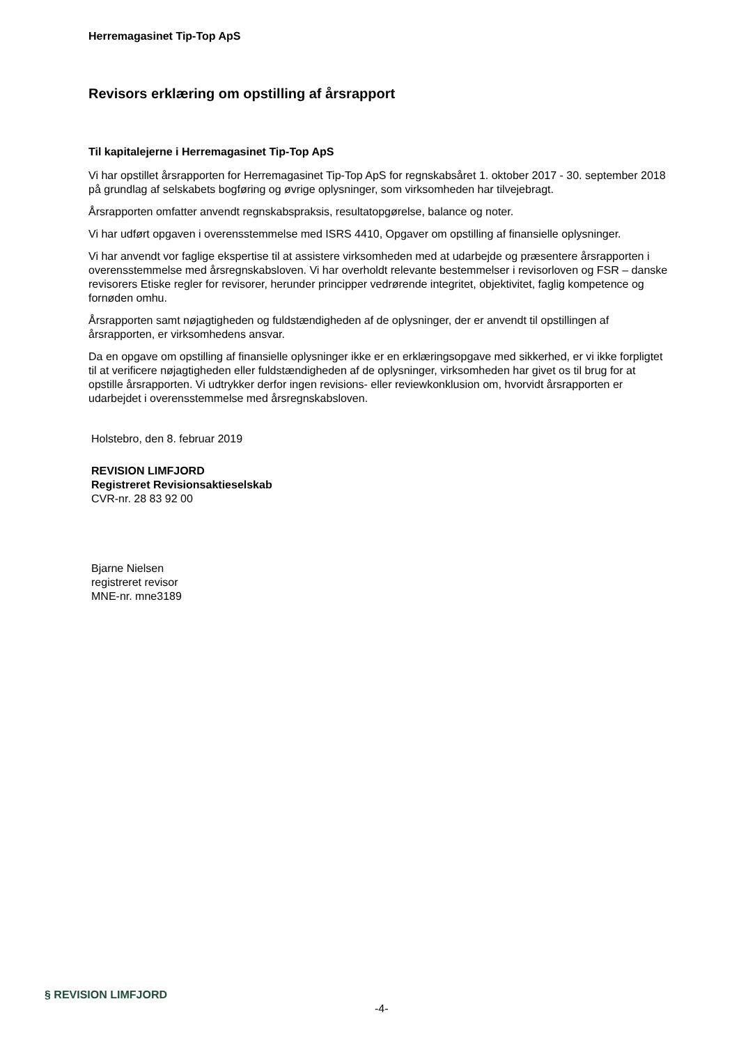Herremagasinet Tip-Top ApS
Revisors erklæring om opstilling af årsrapport
Til kapitalejerne i Herremagasinet Tip-Top ApS
Vi har opstillet årsrapporten for Herremagasinet Tip-Top ApS for regnskabsåret 1. oktober 2017 - 30. september 2018 på grundlag af selskabets bogføring og øvrige oplysninger, som virksomheden har tilvejebragt.
Årsrapporten omfatter anvendt regnskabspraksis, resultatopgørelse, balance og noter.
Vi har udført opgaven i overensstemmelse med ISRS 4410, Opgaver om opstilling af finansielle oplysninger.
Vi har anvendt vor faglige ekspertise til at assistere virksomheden med at udarbejde og præsentere årsrapporten i overensstemmelse med årsregnskabsloven. Vi har overholdt relevante bestemmelser i revisorloven og FSR – danske revisorers Etiske regler for revisorer, herunder principper vedrørende integritet, objektivitet, faglig kompetence og fornøden omhu.
Årsrapporten samt nøjagtigheden og fuldstændigheden af de oplysninger, der er anvendt til opstillingen af årsrapporten, er virksomhedens ansvar.
Da en opgave om opstilling af finansielle oplysninger ikke er en erklæringsopgave med sikkerhed, er vi ikke forpligtet til at verificere nøjagtigheden eller fuldstændigheden af de oplysninger, virksomheden har givet os til brug for at opstille årsrapporten. Vi udtrykker derfor ingen revisions- eller reviewkonklusion om, hvorvidt årsrapporten er udarbejdet i overensstemmelse med årsregnskabsloven.
Holstebro, den 8. februar 2019
REVISION LIMFJORD
Registreret Revisionsaktieselskab
CVR-nr. 28 83 92 00
Bjarne Nielsen
registreret revisor
MNE-nr. mne3189
§ REVISION LIMFJORD
-4-